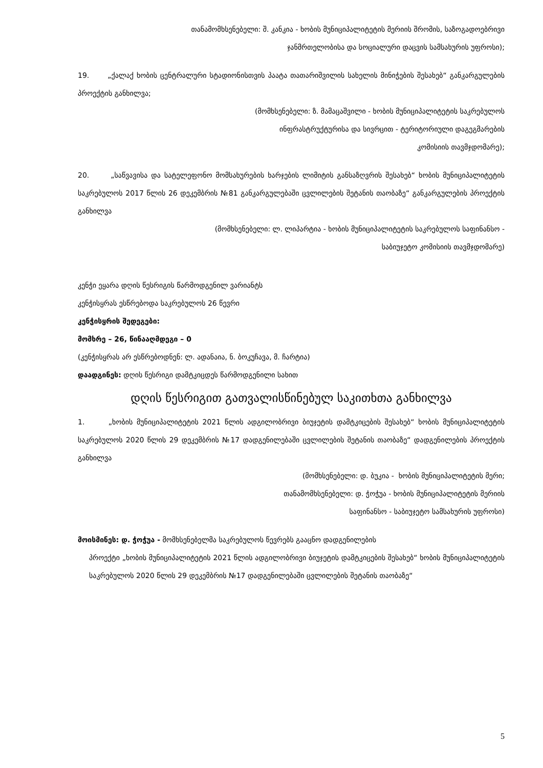თანამომხსენებელი: შ. კანკია - ხობის მუნიციპალიტეტის მერიის შრომის, საზოგადოებრივი
ჯანმრთელობისა და სოციალური დაცვის სამსახურის უფროსი);
19. „ქალაქ ხობის ცენტრალური სტადიონისთვის პაატა თათარიშვილის სახელის მინიჭების შესახებ“ განკარგულების პროექტის განხილვა;
(მომხსენებელი: ზ. მამაცაშვილი - ხობის მუნიციპალიტეტის საკრებულოს
ინფრასტრუქტურისა და სივრცით - ტერიტორიული დაგეგმარების
კომისიის თავმჯდომარე);
20. „საწვავისა და სატელეფონო მომსახურების ხარჯების ლიმიტის განსაზღვრის შესახებ“ ხობის მუნიციპალიტეტის საკრებულოს 2017 წლის 26 დეკემბრის №81 განკარგულებაში ცვლილების შეტანის თაობაზე“ განკარგულების პროექტის განხილვა
(მომხსენებელი: ლ. ლიპარტია - ხობის მუნიციპალიტეტის საკრებულოს საფინანსო -
საბიუჯეტო კომისიის თავმჯდომარე)
კენჭი ეყარა დღის წესრიგის წარმოდგენილ ვარიანტს
კენჭისყრას ესწრებოდა საკრებულოს 26 წევრი
კენჭისყრის შედეგები:
მომხრე – 26, წინააღმდეგი – 0
(კენჭისყრას არ ესწრებოდნენ: ლ. ადანაია, ნ. ბოკუჩავა, მ. ჩარტია)
დაადგინეს: დღის წესრიგი დამტკიცდეს წარმოდგენილი სახით
დღის წესრიგით გათვალისწინებულ საკითხთა განხილვა
1. „ხობის მუნიციპალიტეტის 2021 წლის ადგილობრივი ბიუჯეტის დამტკიცების შესახებ“ ხობის მუნიციპალიტეტის საკრებულოს 2020 წლის 29 დეკემბრის №17 დადგენილებაში ცვლილების შეტანის თაობაზე“ დადგენილების პროექტის განხილვა
(მომხსენებელი: დ. ბუკია - ხობის მუნიციპალიტეტის მერი;
თანამომხსენებელი: დ. ჭოჭუა - ხობის მუნიციპალიტეტის მერიის
საფინანსო - საბიუჯეტო სამსახურის უფროსი)
მოისმინეს: დ. ჭოჭუა - მომხსენებელმა საკრებულოს წევრებს გააცნო დადგენილების
პროექტი „ხობის მუნიციპალიტეტის 2021 წლის ადგილობრივი ბიუჯეტის დამტკიცების შესახებ“ ხობის მუნიციპალიტეტის საკრებულოს 2020 წლის 29 დეკემბრის №17 დადგენილებაში ცვლილების შეტანის თაობაზე“
5